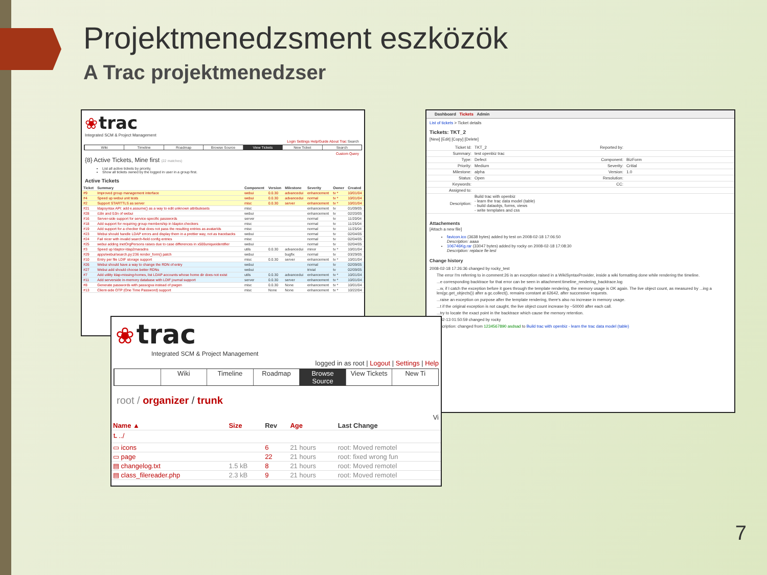Projektmenedzsment eszközök
A Trac projektmenedzser
❀ trac
Integrated SCM & Project Management
Login Settings Help/Guide About Trac Search
Wiki Timeline Roadmap Browse Source View Tickets New Ticket Search
Custom Query
{8} Active Tickets, Mine first (22 matches)
List all active tickets by priority.
Show all tickets owned by the logged in user in a group first.
Active Tickets
| Ticket | Summary | Component | Version | Milestone | Severity | Owner | Created |
| --- | --- | --- | --- | --- | --- | --- | --- |
| #9 | Improved group management interface | webui | 0.0.30 | advancedui | enhancement | tv * | 10/01/04 |
| #4 | Speed up webui unit tests | webui | 0.0.30 | advancedui | normal | tv * | 10/01/04 |
| #2 | Support STARTTLS as server | misc | 0.0.30 | server | enhancement | tv * | 10/01/04 |
| #21 | ldapsyntax API: add e.assume() as a way to edit unknown attributesets | misc | | | enhancement | tv | 01/09/05 |
| #28 | i18n and l10n of webui | webui | | | enhancement | tv | 02/20/05 |
| #16 | Server-side support for service-specific passwords | server | | | normal | tv | 11/20/04 |
| #18 | Add support for requiring group membership in ldaptor.checkers | misc | | | normal | tv | 11/25/04 |
| #19 | Add support for a checker that does not pass the resulting entries as avatarIds | misc | | | normal | tv | 11/25/04 |
| #23 | Webui should handle LDAP errors and display them in a prettier way, not as tracebacks | webui | | | normal | tv | 02/04/05 |
| #24 | Fail nicer with invalid search-field config entries | misc | | | normal | tv | 02/04/05 |
| #25 | webui adding inetOrgPersons raises due to case differences in x500uniqueidentifier | webui | | | normal | tv | 02/04/05 |
| #3 | Speed up ldaptor-ldap2maradns | utils | 0.0.30 | advancedui | minor | tv * | 10/01/04 |
| #29 | apps/webui/search.py:236 render_form() patch | webui | | bugfix | normal | tv | 03/29/05 |
| #10 | Entry per file LDIF storage support | misc | 0.0.30 | server | enhancement | tv * | 10/01/04 |
| #26 | Webui should have a way to change the RDN of entry | webui | | | normal | tv | 02/09/05 |
| #27 | Webui add should choose better RDNs | webui | | | trivial | tv | 02/09/05 |
| #7 | Add utility ldap-missing-homes, list LDAP accounts whose home dir does not exist | utils | 0.0.30 | advancedui | enhancement | tv * | 10/01/04 |
| #11 | Add serverside in-memory database with LDIF journal support | server | 0.0.30 | server | enhancement | tv * | 10/01/04 |
| #8 | Generate passwords with passogva instead of pwgen | misc | 0.0.30 | None | enhancement | tv * | 10/01/04 |
| #13 | Client-side OTP (One Time Password) support | misc | None | None | enhancement | tv * | 10/22/04 |
Dashboard Tickets Admin
List of tickets > Ticket details
Tickets: TKT_2
[New] [Edit] [Copy] [Delete]
| Ticket Id: | TKT_2 | Reported by: | |
| Summary: | test openbiz trac | | |
| Type: | Defect | Component: | BizForm |
| Priority: | Medium | Severity: | Critial |
| Milestone: | alpha | Version: | 1.0 |
| Status: | Open | Resolution: | |
| Keywords: | | CC: | |
| Assigned to: | | | |
| Description: | Build trac with openbiz - learn the trac data model (table) - build dataobjs, forms, views - write templates and css | | |
Attachements
[Attach a new file]
favicon.ico (3638 bytes) added by test on 2008-02-18 17:06:50
Description: aaaa
106746Kg.rar (33047 bytes) added by rocky on 2008-02-18 17:08:30
Description: replace fie test
Change history
2008-02-18 17:26:36 changed by rocky_test
The error I'm referring to in comment:26 is an exception raised in a WikiSyntaxProvider, inside a wiki formatting done while rendering the timeline.
...e corresponding backtrace for that error can be seen in attachment:timeline_rendering_backtrace.log
...w, if I catch the exception before it goes through the template rendering, the memory usage is OK again. The live object count, as measured by ...ing a len(gc.get_objects()) after a gc.collect(), remains constant at 62642, after successive requests.
...raise an exception on purpose after the template rendering, there's also no increase in memory usage.
...t if the original exception is not caught, the live object count increase by ~50000 after each call.
...try to locate the exact point in the backtrace which cause the memory retention.
...02-13 01:50:59 changed by rocky
...scription: changed from 1234567890 asdsad to Build trac with openbiz - learn the trac data model (table)
❀ trac
Integrated SCM & Project Management
logged in as root | Logout | Settings | Help
Wiki Timeline Roadmap Browse Source View Tickets New Ti
root / organizer / trunk
Vi
| Name ▲ | Size | Rev | Age | Last Change |
| --- | --- | --- | --- | --- |
| ⮤ ../ | | | | |
| ▭ icons | | 6 | 21 hours | root: Moved remotel |
| ▭ page | | 22 | 21 hours | root: fixed wrong fun |
| ▤ changelog.txt | 1.5 kB | 8 | 21 hours | root: Moved remotel |
| ▤ class_filereader.php | 2.3 kB | 9 | 21 hours | root: Moved remotel |
7